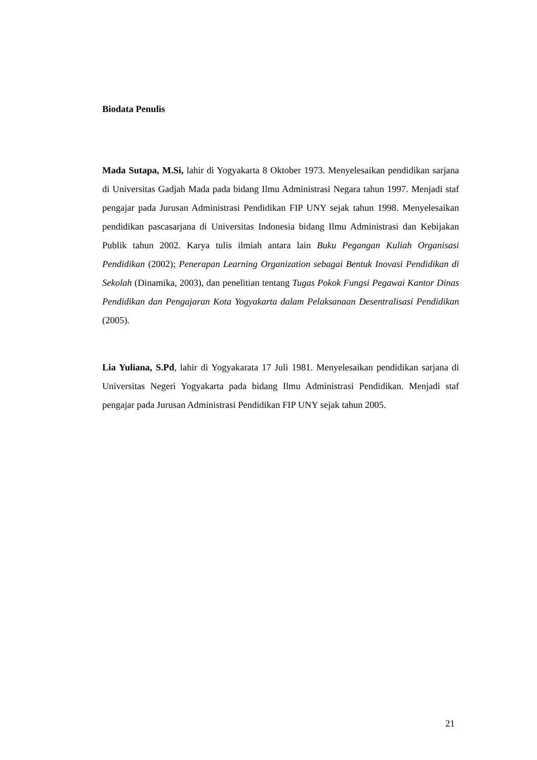Biodata Penulis
Mada Sutapa, M.Si, lahir di Yogyakarta 8 Oktober 1973. Menyelesaikan pendidikan sarjana di Universitas Gadjah Mada pada bidang Ilmu Administrasi Negara tahun 1997. Menjadi staf pengajar pada Jurusan Administrasi Pendidikan FIP UNY sejak tahun 1998. Menyelesaikan pendidikan pascasarjana di Universitas Indonesia bidang Ilmu Administrasi dan Kebijakan Publik tahun 2002. Karya tulis ilmiah antara lain Buku Pegangan Kuliah Organisasi Pendidikan (2002); Penerapan Learning Organization sebagai Bentuk Inovasi Pendidikan di Sekolah (Dinamika, 2003), dan penelitian tentang Tugas Pokok Fungsi Pegawai Kantor Dinas Pendidikan dan Pengajaran Kota Yogyakarta dalam Pelaksanaan Desentralisasi Pendidikan (2005).
Lia Yuliana, S.Pd, lahir di Yogyakarata 17 Juli 1981. Menyelesaikan pendidikan sarjana di Universitas Negeri Yogyakarta pada bidang Ilmu Administrasi Pendidikan. Menjadi staf pengajar pada Jurusan Administrasi Pendidikan FIP UNY sejak tahun 2005.
21